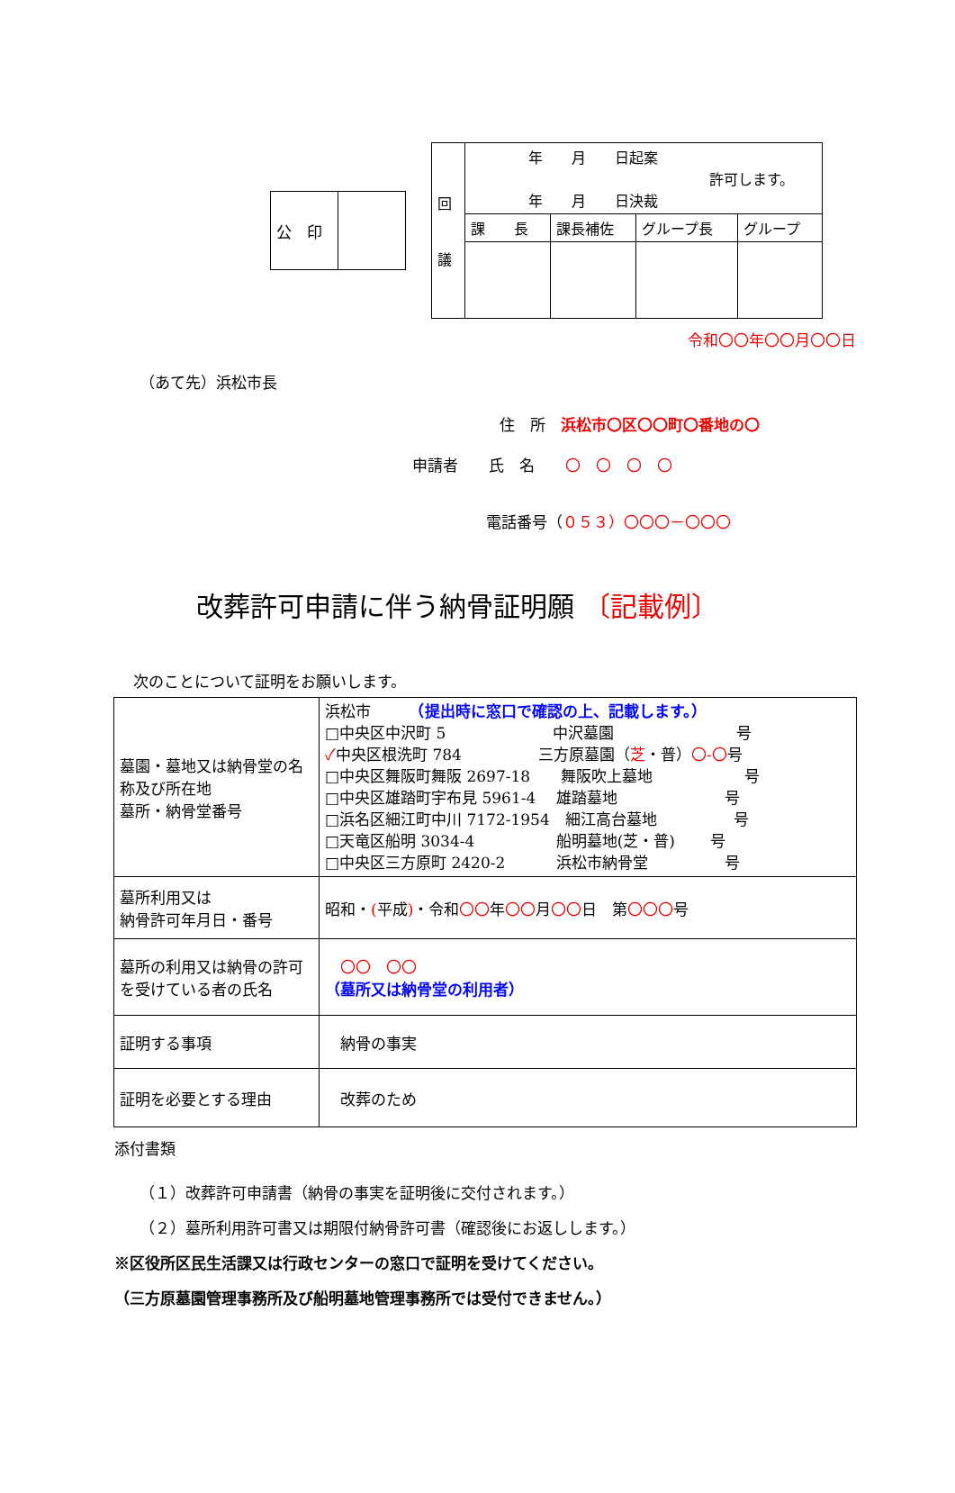| 公 印 | |
| 回 議 | 年 月 日起案 許可します。 年 月 日決裁 | | | |
| | 課 長 | 課長補佐 | グループ長 | グループ |
令和〇〇年〇〇月〇〇日
（あて先）浜松市長
住　所　浜松市〇区〇〇町〇番地の〇
申請者　　氏　名　　〇　〇　〇　〇
電話番号（０５３）〇〇〇－〇〇〇
改葬許可申請に伴う納骨証明願 〔記載例〕
次のことについて証明をお願いします。
| 墓園・墓地又は納骨堂の名称及び所在地 墓所・納骨堂番号 | 浜松市 （提出時に窓口で確認の上、記載します。） □中央区中沢町 5 中沢墓園 号 ✓ 中央区根洗町 784 三方原墓園（ 芝 ・普） 〇-〇 号 □中央区舞阪町舞阪 2697-18 舞阪吹上墓地 号 □中央区雄踏町宇布見 5961-4 雄踏墓地 号 □浜名区細江町中川 7172-1954 細江高台墓地 号 □天竜区船明 3034-4 船明墓地(芝・普) 号 □中央区三方原町 2420-2 浜松市納骨堂 号 |
| 墓所利用又は 納骨許可年月日・番号 | 昭和・ ( 平成 ) ・令和 〇〇 年 〇〇 月 〇〇 日 第 〇〇〇 号 |
| 墓所の利用又は納骨の許可を受けている者の氏名 | 〇〇 〇〇 （墓所又は納骨堂の利用者） |
| 証明する事項 | 納骨の事実 |
| 証明を必要とする理由 | 改葬のため |
添付書類
（１）改葬許可申請書（納骨の事実を証明後に交付されます。）
（２）墓所利用許可書又は期限付納骨許可書（確認後にお返しします。）
※区役所区民生活課又は行政センターの窓口で証明を受けてください。
（三方原墓園管理事務所及び船明墓地管理事務所では受付できません。）